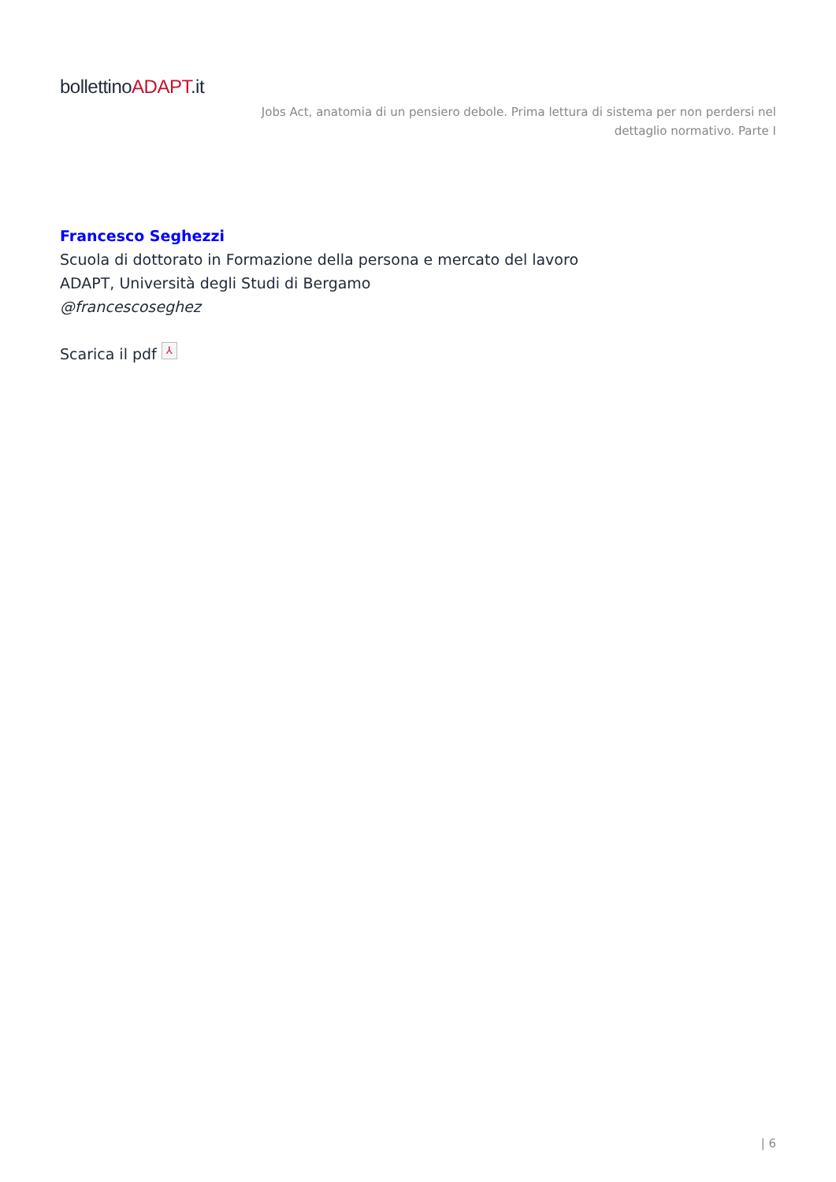bollettinoADAPT.it
Jobs Act, anatomia di un pensiero debole. Prima lettura di sistema per non perdersi nel dettaglio normativo. Parte I
Francesco Seghezzi
Scuola di dottorato in Formazione della persona e mercato del lavoro
ADAPT, Università degli Studi di Bergamo
@francescoseghez
Scarica il pdf ⅄
| 6